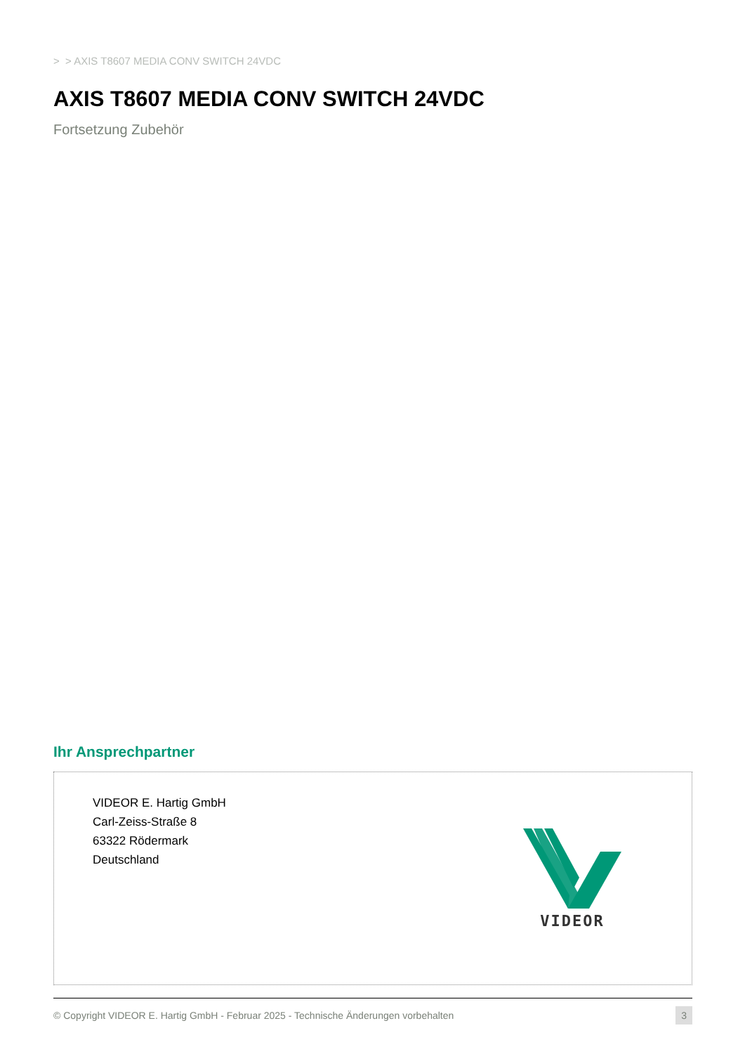> > AXIS T8607 MEDIA CONV SWITCH 24VDC
AXIS T8607 MEDIA CONV SWITCH 24VDC
Fortsetzung Zubehör
Ihr Ansprechpartner
VIDEOR E. Hartig GmbH
Carl-Zeiss-Straße 8
63322 Rödermark
Deutschland
VIDEOR
© Copyright VIDEOR E. Hartig GmbH - Februar 2025 - Technische Änderungen vorbehalten 3